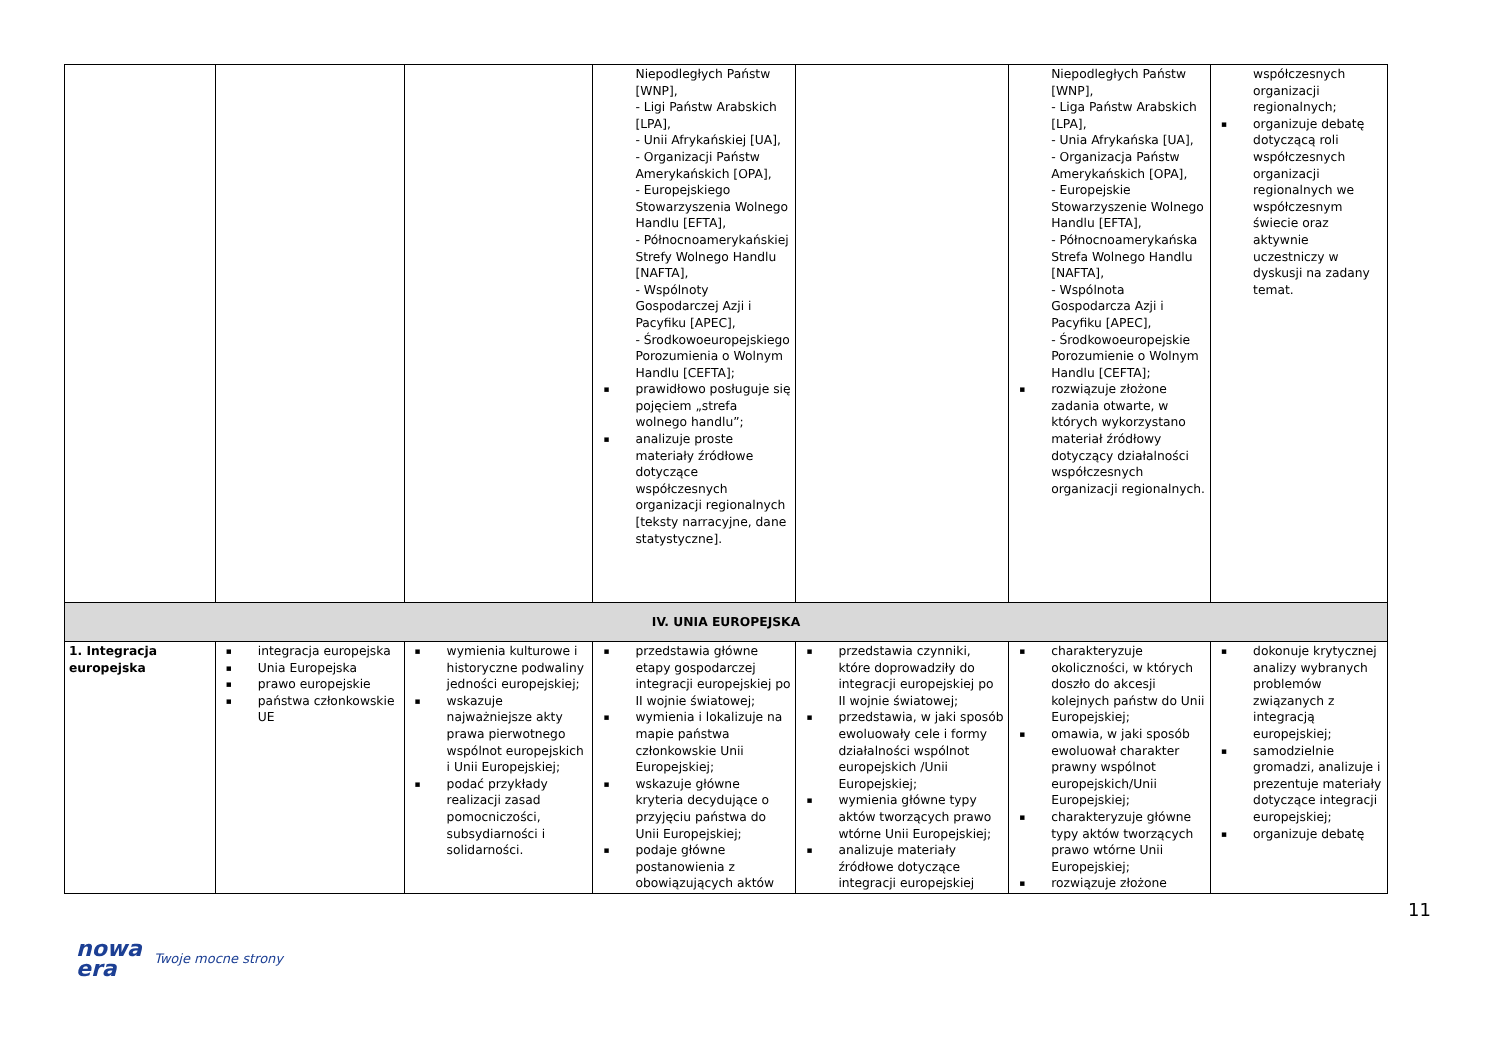| | | | Niepodległych Państw [WNP], - Ligi Państw Arabskich [LPA], - Unii Afrykańskiej [UA], - Organizacji Państw Amerykańskich [OPA], - Europejskiego Stowarzyszenia Wolnego Handlu [EFTA], - Północnoamerykańskiej Strefy Wolnego Handlu [NAFTA], - Wspólnoty Gospodarczej Azji i Pacyfiku [APEC], - Środkowoeuropejskiego Porozumienia o Wolnym Handlu [CEFTA]; prawidłowo posługuje się pojęciem „strefa wolnego handlu”; analizuje proste materiały źródłowe dotyczące współczesnych organizacji regionalnych [teksty narracyjne, dane statystyczne]. | | Niepodległych Państw [WNP], - Liga Państw Arabskich [LPA], - Unia Afrykańska [UA], - Organizacja Państw Amerykańskich [OPA], - Europejskie Stowarzyszenie Wolnego Handlu [EFTA], - Północnoamerykańska Strefa Wolnego Handlu [NAFTA], - Wspólnota Gospodarcza Azji i Pacyfiku [APEC], - Środkowoeuropejskie Porozumienie o Wolnym Handlu [CEFTA]; rozwiązuje złożone zadania otwarte, w których wykorzystano materiał źródłowy dotyczący działalności współczesnych organizacji regionalnych. | współczesnych organizacji regionalnych; organizuje debatę dotyczącą roli współczesnych organizacji regionalnych we współczesnym świecie oraz aktywnie uczestniczy w dyskusji na zadany temat. |
| IV. UNIA EUROPEJSKA | | | | | | |
| 1. Integracja europejska | integracja europejska Unia Europejska prawo europejskie państwa członkowskie UE | wymienia kulturowe i historyczne podwaliny jedności europejskiej; wskazuje najważniejsze akty prawa pierwotnego wspólnot europejskich i Unii Europejskiej; podać przykłady realizacji zasad pomocniczości, subsydiarności i solidarności. | przedstawia główne etapy gospodarczej integracji europejskiej po II wojnie światowej; wymienia i lokalizuje na mapie państwa członkowskie Unii Europejskiej; wskazuje główne kryteria decydujące o przyjęciu państwa do Unii Europejskiej; podaje główne postanowienia z obowiązujących aktów | przedstawia czynniki, które doprowadziły do integracji europejskiej po II wojnie światowej; przedstawia, w jaki sposób ewoluowały cele i formy działalności wspólnot europejskich /Unii Europejskiej; wymienia główne typy aktów tworzących prawo wtórne Unii Europejskiej; analizuje materiały źródłowe dotyczące integracji europejskiej | charakteryzuje okoliczności, w których doszło do akcesji kolejnych państw do Unii Europejskiej; omawia, w jaki sposób ewoluował charakter prawny wspólnot europejskich/Unii Europejskiej; charakteryzuje główne typy aktów tworzących prawo wtórne Unii Europejskiej; rozwiązuje złożone | dokonuje krytycznej analizy wybranych problemów związanych z integracją europejskiej; samodzielnie gromadzi, analizuje i prezentuje materiały dotyczące integracji europejskiej; organizuje debatę |
11
nowa
era Twoje mocne strony